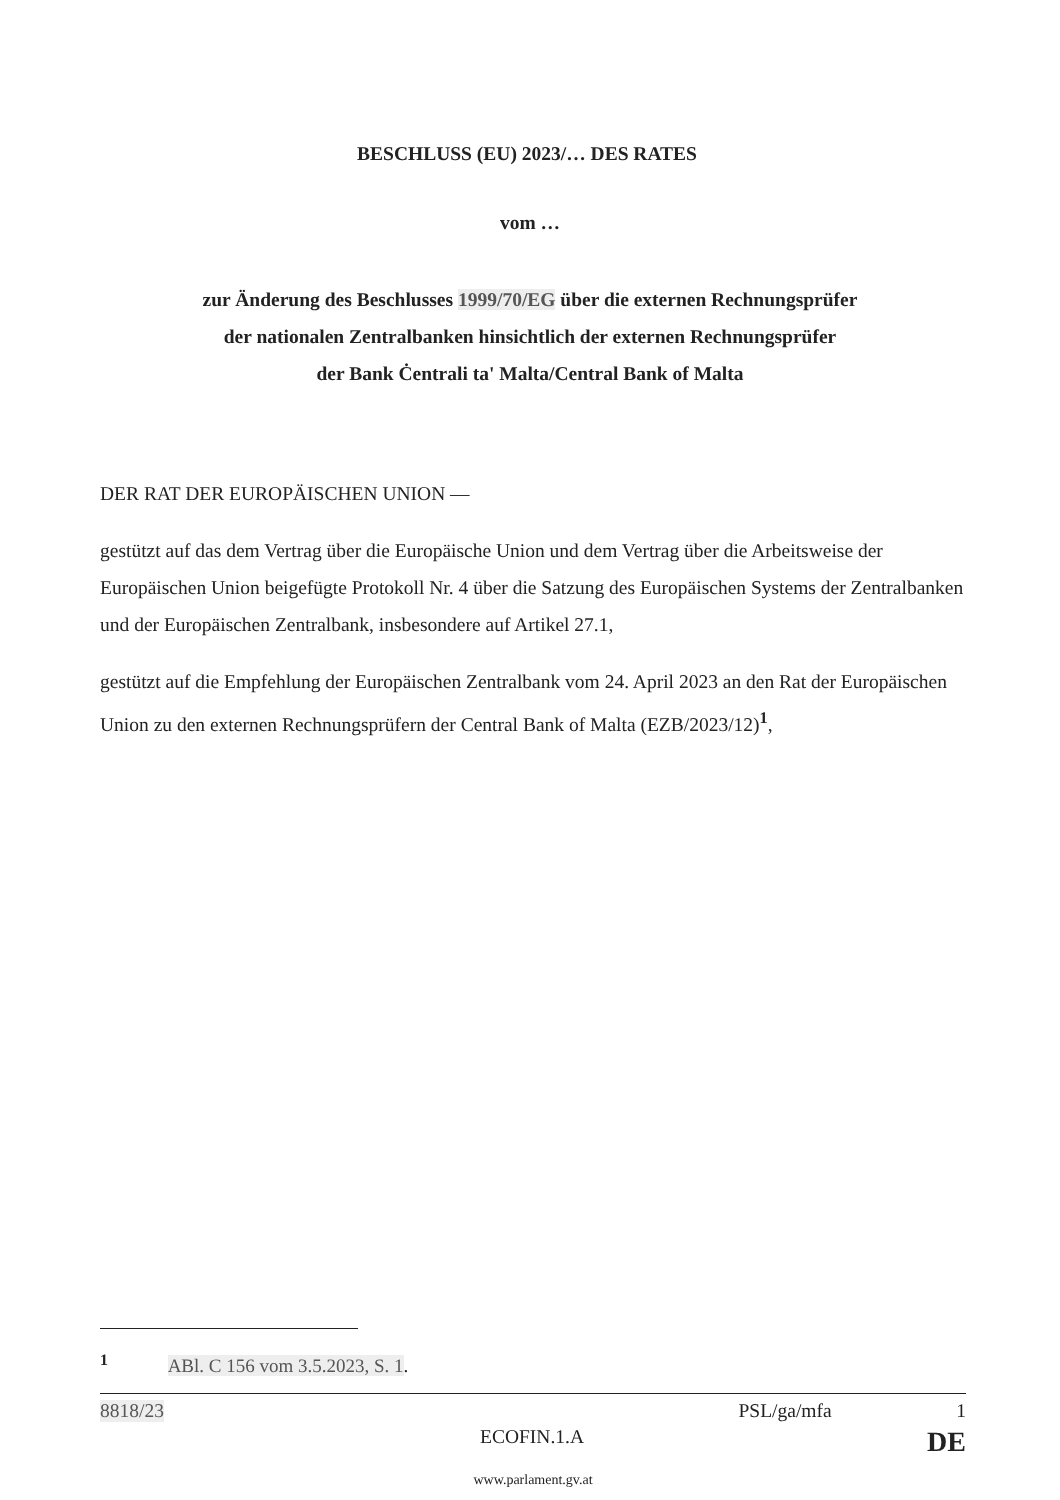BESCHLUSS (EU) 2023/… DES RATES
vom …
zur Änderung des Beschlusses 1999/70/EG über die externen Rechnungsprüfer
der nationalen Zentralbanken hinsichtlich der externen Rechnungsprüfer
der Bank Ċentrali ta' Malta/Central Bank of Malta
DER RAT DER EUROPÄISCHEN UNION —
gestützt auf das dem Vertrag über die Europäische Union und dem Vertrag über die Arbeitsweise der Europäischen Union beigefügte Protokoll Nr. 4 über die Satzung des Europäischen Systems der Zentralbanken und der Europäischen Zentralbank, insbesondere auf Artikel 27.1,
gestützt auf die Empfehlung der Europäischen Zentralbank vom 24. April 2023 an den Rat der Europäischen Union zu den externen Rechnungsprüfern der Central Bank of Malta (EZB/2023/12)<sup>1</sup>,
<sup>1</sup> ABl. C 156 vom 3.5.2023, S. 1.
8818/23 PSL/ga/mfa 1
ECOFIN.1.A DE
www.parlament.gv.at